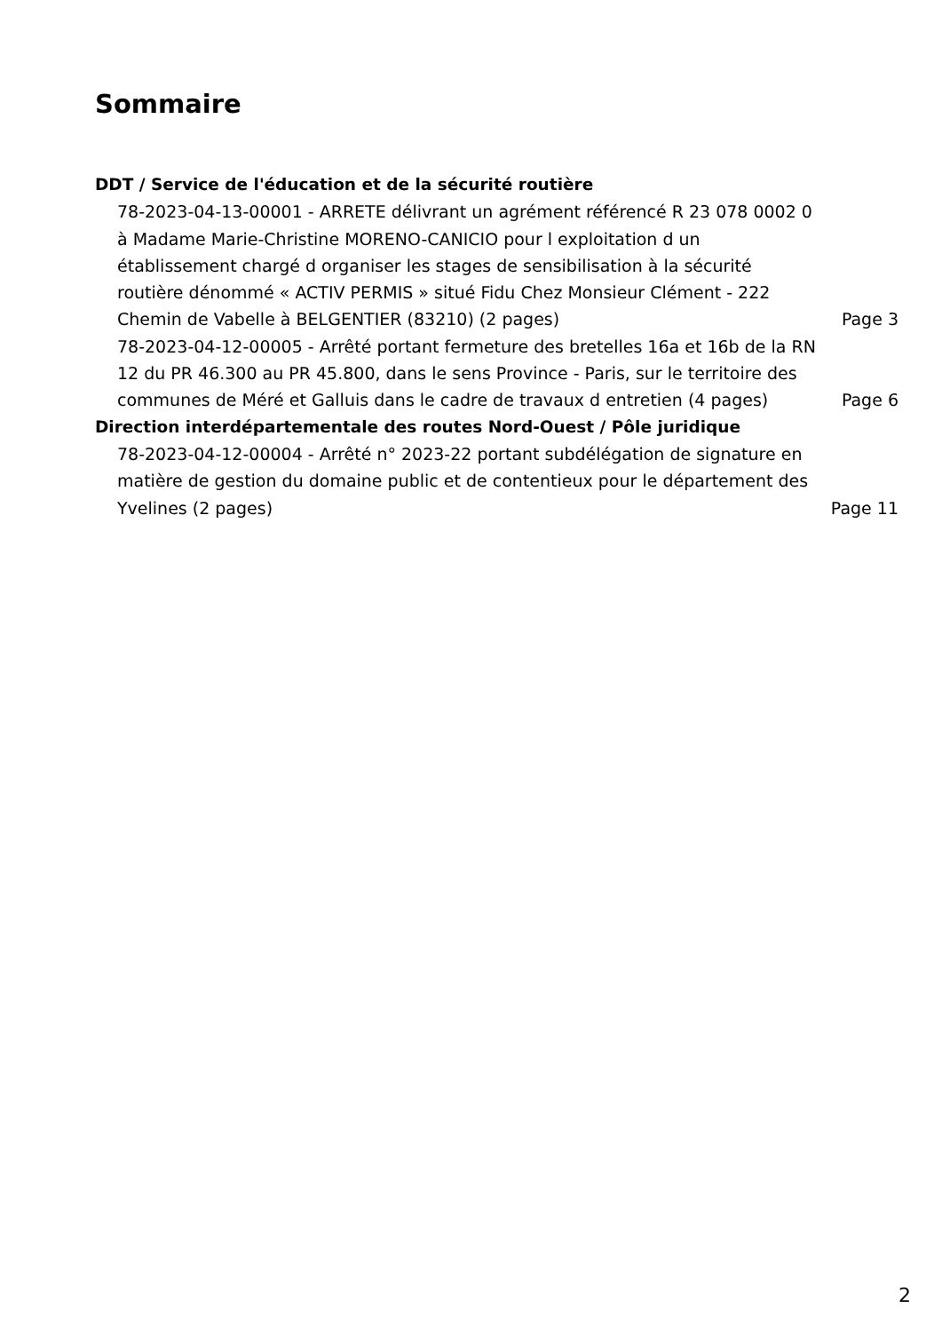Sommaire
DDT / Service de l'éducation et de la sécurité routière
78-2023-04-13-00001 - ARRETE délivrant un agrément référencé R 23 078 0002 0 à Madame Marie-Christine MORENO-CANICIO pour l exploitation d un établissement chargé d organiser les stages de sensibilisation à la sécurité routière dénommé « ACTIV PERMIS » situé Fidu Chez Monsieur Clément - 222 Chemin de Vabelle à BELGENTIER (83210) (2 pages)
Page 3
78-2023-04-12-00005 - Arrêté portant fermeture des bretelles 16a et 16b de la RN 12 du PR 46.300 au PR 45.800, dans le sens Province - Paris, sur le territoire des communes de Méré et Galluis dans le cadre de travaux d entretien (4 pages)
Page 6
Direction interdépartementale des routes Nord-Ouest / Pôle juridique
78-2023-04-12-00004 - Arrêté n° 2023-22 portant subdélégation de signature en matière de gestion du domaine public et de contentieux pour le département des Yvelines (2 pages)
Page 11
2